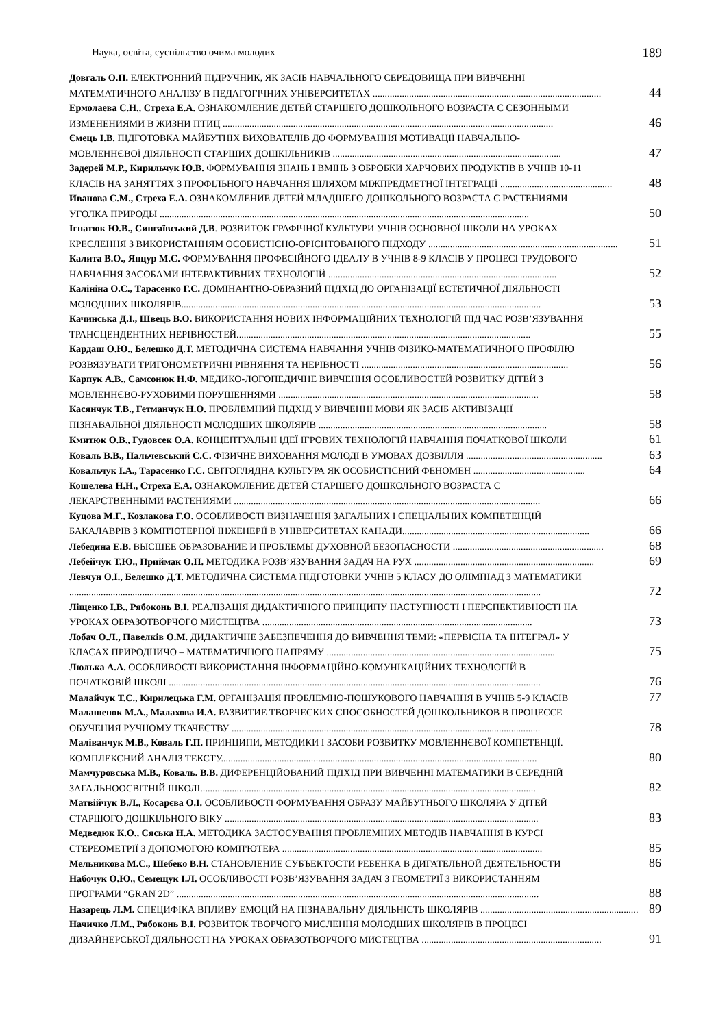Наука, освіта, суспільство очима молодих 189
Довгаль О.П. ЕЛЕКТРОННИЙ ПІДРУЧНИК, ЯК ЗАСІБ НАВЧАЛЬНОГО СЕРЕДОВИЩА ПРИ ВИВЧЕННІ
МАТЕМАТИЧНОГО АНАЛІЗУ В ПЕДАГОГІЧНИХ УНІВЕРСИТЕТАХ .............................................................................................. 44
Ермолаева С.Н., Стреха Е.А. ОЗНАКОМЛЕНИЕ ДЕТЕЙ СТАРШЕГО ДОШКОЛЬНОГО ВОЗРАСТА С СЕЗОННЫМИ
ИЗМЕНЕНИЯМИ В ЖИЗНИ ПТИЦ ........................................................................................................................................ 46
Ємець І.В. ПІДГОТОВКА МАЙБУТНІХ ВИХОВАТЕЛІВ ДО ФОРМУВАННЯ МОТИВАЦІЇ НАВЧАЛЬНО-
МОВЛЕННЄВОЇ ДІЯЛЬНОСТІ СТАРШИХ ДОШКІЛЬНИКІВ .............................................................................................. 47
Задерей М.Р., Кирильчук Ю.В. ФОРМУВАННЯ ЗНАНЬ І ВМІНЬ З ОБРОБКИ ХАРЧОВИХ ПРОДУКТІВ В УЧНІВ 10-11
КЛАСІВ НА ЗАНЯТТЯХ З ПРОФІЛЬНОГО НАВЧАННЯ ШЛЯХОМ МІЖПРЕДМЕТНОЇ ІНТЕГРАЦІЇ .............................................. 48
Иванова С.М., Стреха Е.А. ОЗНАКОМЛЕНИЕ ДЕТЕЙ МЛАДШЕГО ДОШКОЛЬНОГО ВОЗРАСТА С РАСТЕНИЯМИ
УГОЛКА ПРИРОДЫ ........................................................................................................................................................ 50
Ігнатюк Ю.В., Сингаївський Д.В. РОЗВИТОК ГРАФІЧНОЇ КУЛЬТУРИ УЧНІВ ОСНОВНОЇ ШКОЛИ НА УРОКАХ
КРЕСЛЕННЯ З ВИКОРИСТАННЯМ ОСОБИСТІСНО-ОРІЄНТОВАНОГО ПІДХОДУ .............................................................................. 51
Калита В.О., Янцур М.С. ФОРМУВАННЯ ПРОФЕСІЙНОГО ІДЕАЛУ В УЧНІВ 8-9 КЛАСІВ У ПРОЦЕСІ ТРУДОВОГО
НАВЧАННЯ ЗАСОБАМИ ІНТЕРАКТИВНИХ ТЕХНОЛОГІЙ .............................................................................................. 52
Калініна О.С., Тарасенко Г.С. ДОМІНАНТНО-ОБРАЗНИЙ ПІДХІД ДО ОРГАНІЗАЦІЇ ЕСТЕТИЧНОЇ ДІЯЛЬНОСТІ
МОЛОДШИХ ШКОЛЯРІВ.................................................................................................................................................... 53
Качинська Д.І., Швець В.О. ВИКОРИСТАННЯ НОВИХ ІНФОРМАЦІЙНИХ ТЕХНОЛОГІЙ ПІД ЧАС РОЗВ’ЯЗУВАННЯ
ТРАНСЦЕНДЕНТНИХ НЕРІВНОСТЕЙ......................................................................................................................... 55
Кардаш О.Ю., Белешко Д.Т. МЕТОДИЧНА СИСТЕМА НАВЧАННЯ УЧНІВ ФІЗИКО-МАТЕМАТИЧНОГО ПРОФІЛЮ
РОЗВЯЗУВАТИ ТРИГОНОМЕТРИЧНІ РІВНЯННЯ ТА НЕРІВНОСТІ ..................................................................................... 56
Карпук А.В., Самсонюк Н.Ф. МЕДИКО-ЛОГОПЕДИЧНЕ ВИВЧЕННЯ ОСОБЛИВОСТЕЙ РОЗВИТКУ ДІТЕЙ З
МОВЛЕННЄВО-РУХОВИМИ ПОРУШЕННЯМИ ........................................................................................................... 58
Касянчук Т.В., Гетманчук Н.О. ПРОБЛЕМНИЙ ПІДХІД У ВИВЧЕННІ МОВИ ЯК ЗАСІБ АКТИВІЗАЦІЇ
ПІЗНАВАЛЬНОЇ ДІЯЛЬНОСТІ МОЛОДШИХ ШКОЛЯРІВ .............................................................................................. 58
Кмитюк О.В., Гудовсек О.А. КОНЦЕПТУАЛЬНІ ІДЕЇ ІГРОВИХ ТЕХНОЛОГІЙ НАВЧАННЯ ПОЧАТКОВОЇ ШКОЛИ 61
Коваль В.В., Пальчевський С.С. ФІЗИЧНЕ ВИХОВАННЯ МОЛОДІ В УМОВАХ ДОЗВІЛЛЯ ........................................................ 63
Ковальчук І.А., Тарасенко Г.С. СВІТОГЛЯДНА КУЛЬТУРА ЯК ОСОБИСТІСНИЙ ФЕНОМЕН .............................................. 64
Кошелева Н.Н., Стреха Е.А. ОЗНАКОМЛЕНИЕ ДЕТЕЙ СТАРШЕГО ДОШКОЛЬНОГО ВОЗРАСТА С
ЛЕКАРСТВЕННЫМИ РАСТЕНИЯМИ .............................................................................................................................. 66
Куцова М.Г., Козлакова Г.О. ОСОБЛИВОСТІ ВИЗНАЧЕННЯ ЗАГАЛЬНИХ І СПЕЦІАЛЬНИХ КОМПЕТЕНЦІЙ
БАКАЛАВРІВ З КОМП'ЮТЕРНОЇ ІНЖЕНЕРІЇ В УНІВЕРСИТЕТАХ КАНАДИ............................................................................. 66
Лебедина Е.В. ВЫСШЕЕ ОБРАЗОВАНИЕ И ПРОБЛЕМЫ ДУХОВНОЙ БЕЗОПАСНОСТИ .............................................................. 68
Лебейчук Т.Ю., Приймак О.П. МЕТОДИКА РОЗВ’ЯЗУВАННЯ ЗАДАЧ НА РУХ .......................................................................... 69
Левчун О.І., Белешко Д.Т. МЕТОДИЧНА СИСТЕМА ПІДГОТОВКИ УЧНІВ 5 КЛАСУ ДО ОЛІМПІАД З МАТЕМАТИКИ
.................................................................................................................................................................................................. 72
Ліщенко І.В., Рябоконь В.І. РЕАЛІЗАЦІЯ ДИДАКТИЧНОГО ПРИНЦИПУ НАСТУПНОСТІ І ПЕРСПЕКТИВНОСТІ НА
УРОКАХ ОБРАЗОТВОРЧОГО МИСТЕЦТВА ............................................................................................................... 73
Лобач О.Л., Павелків О.М. ДИДАКТИЧНЕ ЗАБЕЗПЕЧЕННЯ ДО ВИВЧЕННЯ ТЕМИ: «ПЕРВІСНА ТА ІНТЕГРАЛ» У
КЛАСАХ ПРИРОДНИЧО – МАТЕМАТИЧНОГО НАПРЯМУ .............................................................................................. 75
Люлька А.А. ОСОБЛИВОСТІ ВИКОРИСТАННЯ ІНФОРМАЦІЙНО-КОМУНІКАЦІЙНИХ ТЕХНОЛОГІЙ В
ПОЧАТКОВІЙ ШКОЛІ ......................................................................................................................................................... 76
Малайчук Т.С., Кирилецька Г.М. ОРГАНІЗАЦІЯ ПРОБЛЕМНО-ПОШУКОВОГО НАВЧАННЯ В УЧНІВ 5-9 КЛАСІВ 77
Малашенок М.А., Малахова И.А. РАЗВИТИЕ ТВОРЧЕСКИХ СПОСОБНОСТЕЙ ДОШКОЛЬНИКОВ В ПРОЦЕССЕ
ОБУЧЕНИЯ РУЧНОМУ ТКАЧЕСТВУ ............................................................................................................................... 78
Маліванчук М.В., Коваль Г.П. ПРИНЦИПИ, МЕТОДИКИ І ЗАСОБИ РОЗВИТКУ МОВЛЕННЄВОЇ КОМПЕТЕНЦІЇ.
КОМПЛЕКСНИЙ АНАЛІЗ ТЕКСТУ.................................................................................................................................. 80
Мамчуровська М.В., Коваль. В.В. ДИФЕРЕНЦІЙОВАНИЙ ПІДХІД ПРИ ВИВЧЕННІ МАТЕМАТИКИ В СЕРЕДНІЙ
ЗАГАЛЬНООСВІТНІЙ ШКОЛІ.......................................................................................................................................... 82
Матвійчук В.Л., Косарєва О.І. ОСОБЛИВОСТІ ФОРМУВАННЯ ОБРАЗУ МАЙБУТНЬОГО ШКОЛЯРА У ДІТЕЙ
СТАРШОГО ДОШКІЛЬНОГО ВІКУ ................................................................................................................................. 83
Медведюк К.О., Сяська Н.А. МЕТОДИКА ЗАСТОСУВАННЯ ПРОБЛЕМНИХ МЕТОДІВ НАВЧАННЯ В КУРСІ
СТЕРЕОМЕТРІЇ З ДОПОМОГОЮ КОМП'ЮТЕРА ........................................................................................................... 85
Мельникова М.С., Шебеко В.Н. СТАНОВЛЕНИЕ СУБЪЕКТОСТИ РЕБЕНКА В ДИГАТЕЛЬНОЙ ДЕЯТЕЛЬНОСТИ 86
Набочук О.Ю., Семещук І.Л. ОСОБЛИВОСТІ РОЗВ’ЯЗУВАННЯ ЗАДАЧ З ГЕОМЕТРІЇ З ВИКОРИСТАННЯМ
ПРОГРАМИ “GRAN 2D” ..................................................................................................................................................... 88
Назарець Л.М. СПЕЦИФІКА ВПЛИВУ ЕМОЦІЙ НА ПІЗНАВАЛЬНУ ДІЯЛЬНІСТЬ ШКОЛЯРІВ ................................................................. 89
Начичко Л.М., Рябоконь В.І. РОЗВИТОК ТВОРЧОГО МИСЛЕННЯ МОЛОДШИХ ШКОЛЯРІВ В ПРОЦЕСІ
ДИЗАЙНЕРСЬКОЇ ДІЯЛЬНОСТІ НА УРОКАХ ОБРАЗОТВОРЧОГО МИСТЕЦТВА .......................................................................... 91